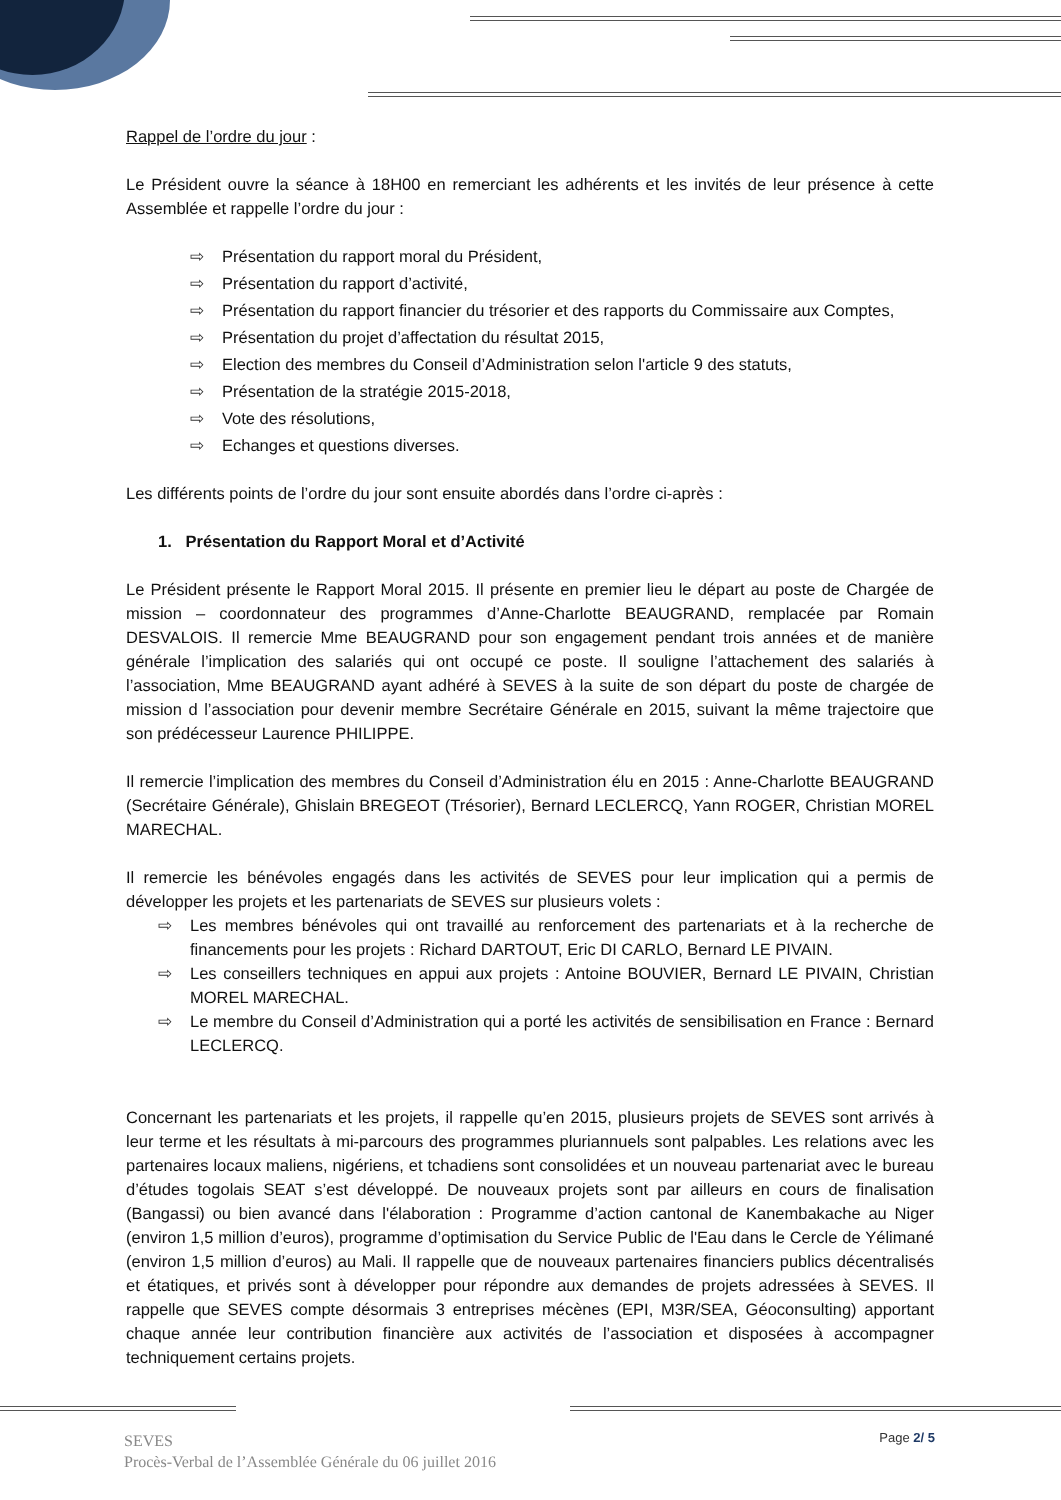Rappel de l’ordre du jour :
Le Président ouvre la séance à 18H00 en remerciant les adhérents et les invités de leur présence à cette Assemblée et rappelle l’ordre du jour :
⇨ Présentation du rapport moral du Président,
⇨ Présentation du rapport d’activité,
⇨ Présentation du rapport financier du trésorier et des rapports du Commissaire aux Comptes,
⇨ Présentation du projet d’affectation du résultat 2015,
⇨ Election des membres du Conseil d’Administration selon l'article 9 des statuts,
⇨ Présentation de la stratégie 2015-2018,
⇨ Vote des résolutions,
⇨ Echanges et questions diverses.
Les différents points de l’ordre du jour sont ensuite abordés dans l’ordre ci-après :
1. Présentation du Rapport Moral et d’Activité
Le Président présente le Rapport Moral 2015. Il présente en premier lieu le départ au poste de Chargée de mission – coordonnateur des programmes d’Anne-Charlotte BEAUGRAND, remplacée par Romain DESVALOIS. Il remercie Mme BEAUGRAND pour son engagement pendant trois années et de manière générale l’implication des salariés qui ont occupé ce poste. Il souligne l’attachement des salariés à l’association, Mme BEAUGRAND ayant adhéré à SEVES à la suite de son départ du poste de chargée de mission d l’association pour devenir membre Secrétaire Générale en 2015, suivant la même trajectoire que son prédécesseur Laurence PHILIPPE.
Il remercie l’implication des membres du Conseil d’Administration élu en 2015 : Anne-Charlotte BEAUGRAND (Secrétaire Générale), Ghislain BREGEOT (Trésorier), Bernard LECLERCQ, Yann ROGER, Christian MOREL MARECHAL.
Il remercie les bénévoles engagés dans les activités de SEVES pour leur implication qui a permis de développer les projets et les partenariats de SEVES sur plusieurs volets :
⇨ Les membres bénévoles qui ont travaillé au renforcement des partenariats et à la recherche de financements pour les projets : Richard DARTOUT, Eric DI CARLO, Bernard LE PIVAIN.
⇨ Les conseillers techniques en appui aux projets : Antoine BOUVIER, Bernard LE PIVAIN, Christian MOREL MARECHAL.
⇨ Le membre du Conseil d’Administration qui a porté les activités de sensibilisation en France : Bernard LECLERCQ.
Concernant les partenariats et les projets, il rappelle qu’en 2015, plusieurs projets de SEVES sont arrivés à leur terme et les résultats à mi-parcours des programmes pluriannuels sont palpables. Les relations avec les partenaires locaux maliens, nigériens, et tchadiens sont consolidées et un nouveau partenariat avec le bureau d’études togolais SEAT s’est développé. De nouveaux projets sont par ailleurs en cours de finalisation (Bangassi) ou bien avancé dans l'élaboration : Programme d’action cantonal de Kanembakache au Niger (environ 1,5 million d’euros), programme d’optimisation du Service Public de l'Eau dans le Cercle de Yélimané (environ 1,5 million d’euros) au Mali. Il rappelle que de nouveaux partenaires financiers publics décentralisés et étatiques, et privés sont à développer pour répondre aux demandes de projets adressées à SEVES. Il rappelle que SEVES compte désormais 3 entreprises mécènes (EPI, M3R/SEA, Géoconsulting) apportant chaque année leur contribution financière aux activités de l’association et disposées à accompagner techniquement certains projets.
SEVES
Procès-Verbal de l’Assemblée Générale du 06 juillet 2016
Page 2/ 5